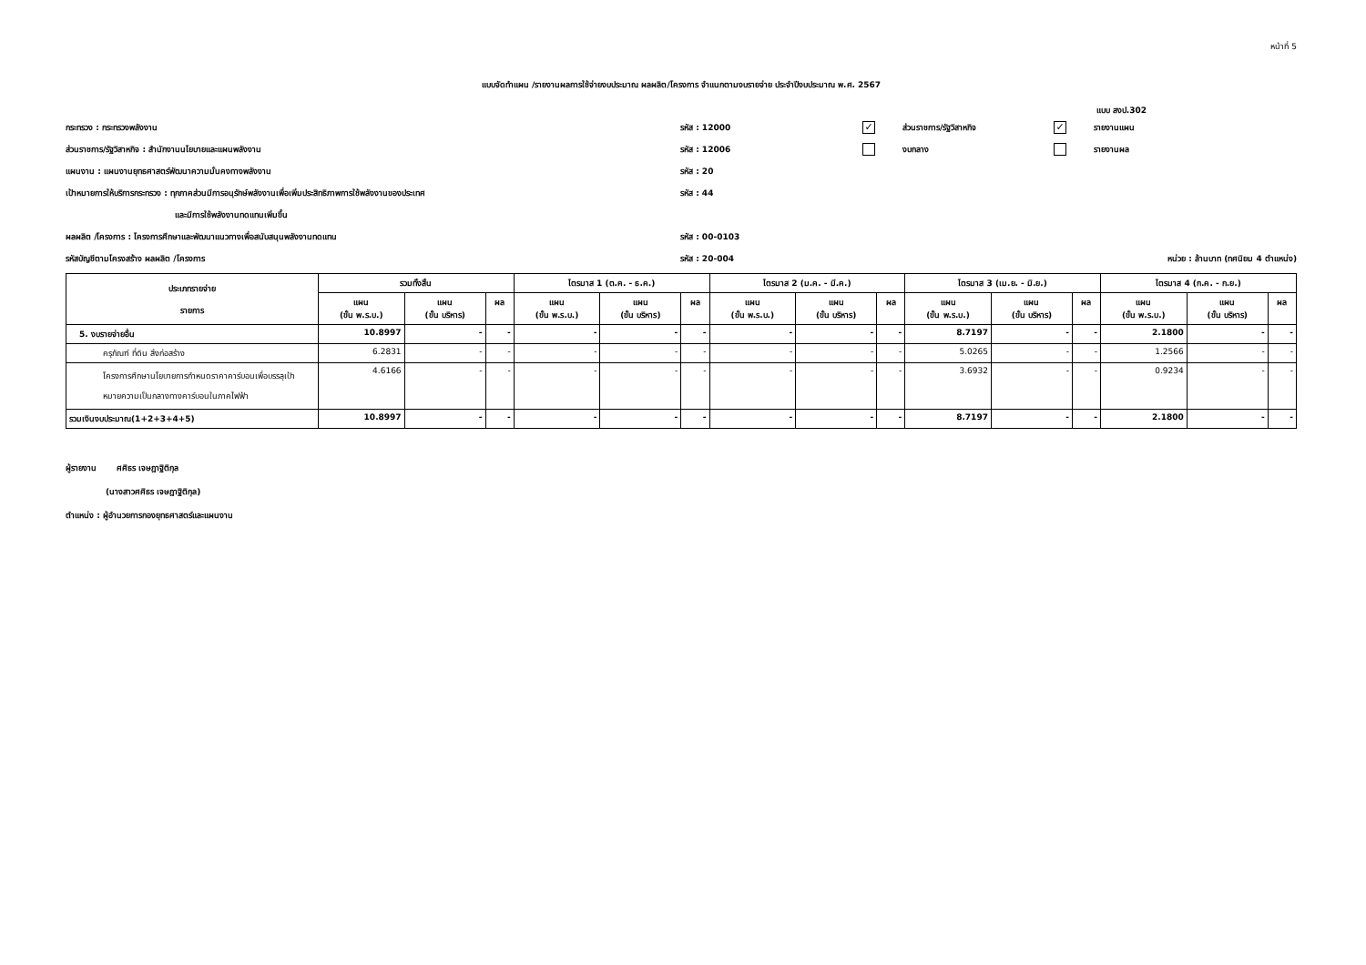หน้าที่ 5
แบบจัดทำแผน /รายงานผลการใช้จ่ายงบประมาณ ผลผลิต/โครงการ จำแนกตามงบรายจ่าย ประจำปีงบประมาณ พ.ศ. 2567
แบบ สงป.302
กระทรวง : กระทรวงพลังงาน รหัส : 12000
✓ ส่วนราชการ/รัฐวิสาหกิจ
✓ รายงานแผน
ส่วนราชการ/รัฐวิสาหกิจ : สำนักงานนโยบายและแผนพลังงาน รหัส : 12006 งบกลาง รายงานผล
แผนงาน : แผนงานยุทธศาสตร์พัฒนาความมั่นคงทางพลังงาน รหัส : 20
เป้าหมายการให้บริการกระทรวง : ทุกภาคส่วนมีการอนุรักษ์พลังงานเพื่อเพิ่มประสิทธิภาพการใช้พลังงานของประเทศ รหัส : 44
และมีการใช้พลังงานทดแทนเพิ่มขึ้น
ผลผลิต /โครงการ : โครงการศึกษาและพัฒนาแนวทางเพื่อสนับสนุนพลังงานทดแทน รหัส : 00-0103
รหัสบัญชีตามโครงสร้าง ผลผลิต /โครงการ รหัส : 20-004
หน่วย : ล้านบาท (ทศนิยม 4 ตำแหน่ง)
| ประเภทรายจ่าย รายการ | รวมทั้งสิ้น | | | ไตรมาส 1 (ต.ค. - ธ.ค.) | | | ไตรมาส 2 (ม.ค. - มี.ค.) | | | ไตรมาส 3 (เม.ย. - มิ.ย.) | | | ไตรมาส 4 (ก.ค. - ก.ย.) | | |
| --- | --- | --- | --- | --- | --- | --- | --- | --- | --- | --- | --- | --- | --- | --- | --- |
| | แผน (ขั้น พ.ร.บ.) | แผน (ขั้น บริหาร) | ผล | แผน (ขั้น พ.ร.บ.) | แผน (ขั้น บริหาร) | ผล | แผน (ขั้น พ.ร.บ.) | แผน (ขั้น บริหาร) | ผล | แผน (ขั้น พ.ร.บ.) | แผน (ขั้น บริหาร) | ผล | แผน (ขั้น พ.ร.บ.) | แผน (ขั้น บริหาร) | ผล |
| 5. งบรายจ่ายอื่น | 10.8997 | - | - | - | - | - | - | - | - | 8.7197 | - | - | 2.1800 | - | - |
| ครุภัณฑ์ ที่ดิน สิ่งก่อสร้าง | 6.2831 | - | - | - | - | - | - | - | - | 5.0265 | - | - | 1.2566 | - | - |
| โครงการศึกษานโยบายการกำหนดราคาคาร์บอนเพื่อบรรลุเป้าหมายความเป็นกลางทางคาร์บอนในภาคไฟฟ้า | 4.6166 | - | - | - | - | - | - | - | - | 3.6932 | - | - | 0.9234 | - | - |
| รวมเงินงบประมาณ(1+2+3+4+5) | 10.8997 | - | - | - | - | - | - | - | - | 8.7197 | - | - | 2.1800 | - | - |
ผู้รายงาน ศศิธร เจษฎาฐิติกุล
(นางสาวศศิธร เจษฎาฐิติกุล)
ตำแหน่ง : ผู้อำนวยการกองยุทธศาสตร์และแผนงาน